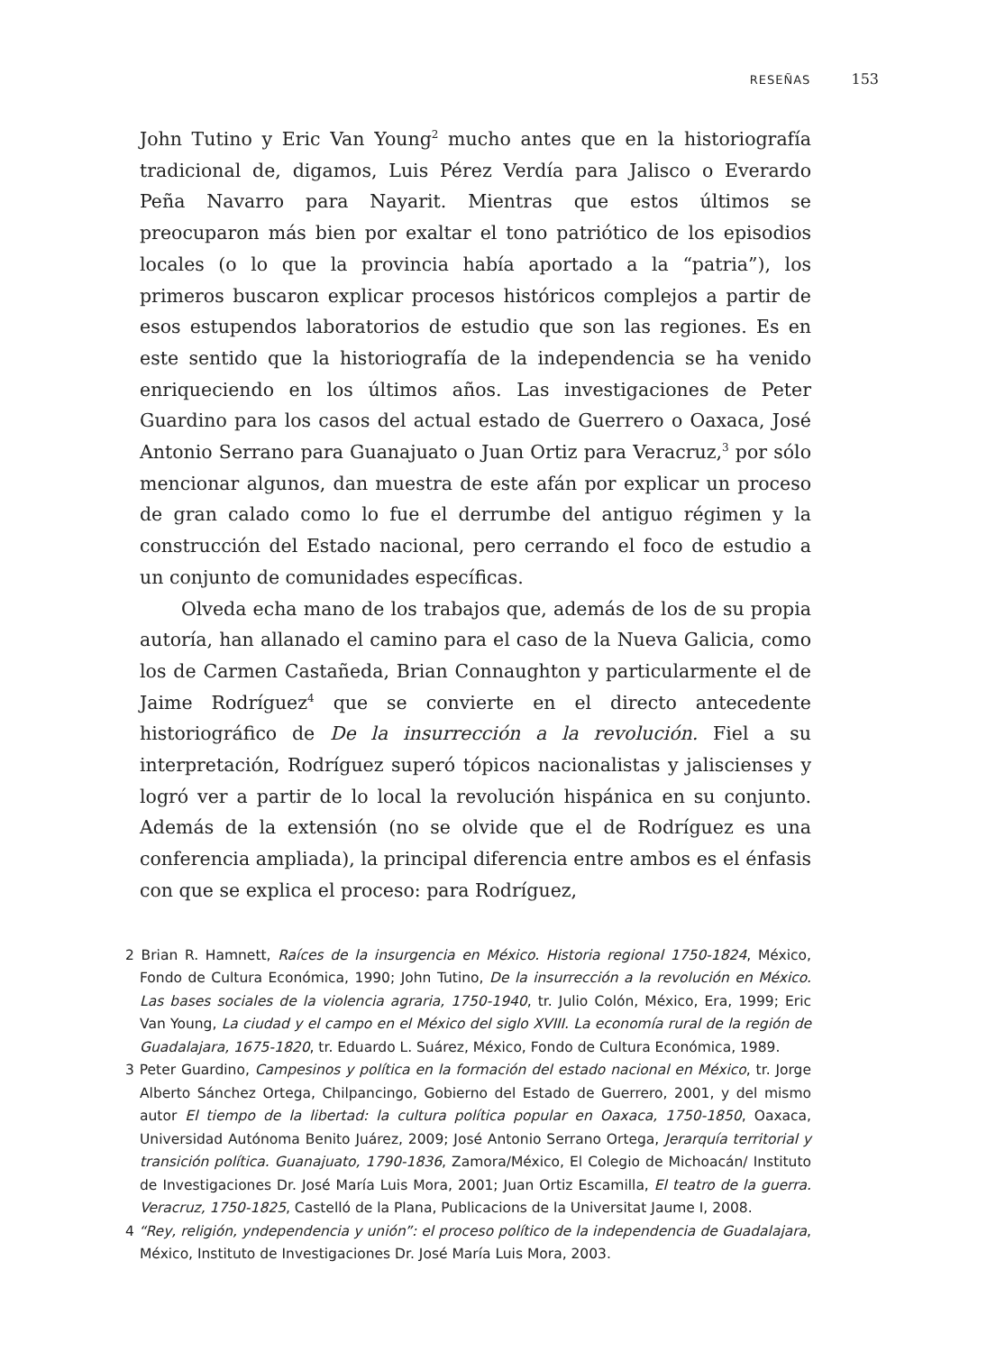RESEÑAS 153
John Tutino y Eric Van Young<sup>2</sup> mucho antes que en la historiografía tradicional de, digamos, Luis Pérez Verdía para Jalisco o Everardo Peña Navarro para Nayarit. Mientras que estos últimos se preocuparon más bien por exaltar el tono patriótico de los episodios locales (o lo que la provincia había aportado a la “patria”), los primeros buscaron explicar procesos históricos complejos a partir de esos estupendos laboratorios de estudio que son las regiones. Es en este sentido que la historiografía de la independencia se ha venido enriqueciendo en los últimos años. Las investigaciones de Peter Guardino para los casos del actual estado de Guerrero o Oaxaca, José Antonio Serrano para Guanajuato o Juan Ortiz para Veracruz,<sup>3</sup> por sólo mencionar algunos, dan muestra de este afán por explicar un proceso de gran calado como lo fue el derrumbe del antiguo régimen y la construcción del Estado nacional, pero cerrando el foco de estudio a un conjunto de comunidades específicas.
Olveda echa mano de los trabajos que, además de los de su propia autoría, han allanado el camino para el caso de la Nueva Galicia, como los de Carmen Castañeda, Brian Connaughton y particularmente el de Jaime Rodríguez<sup>4</sup> que se convierte en el directo antecedente historiográfico de De la insurrección a la revolución. Fiel a su interpretación, Rodríguez superó tópicos nacionalistas y jaliscienses y logró ver a partir de lo local la revolución hispánica en su conjunto. Además de la extensión (no se olvide que el de Rodríguez es una conferencia ampliada), la principal diferencia entre ambos es el énfasis con que se explica el proceso: para Rodríguez,
2 Brian R. Hamnett, Raíces de la insurgencia en México. Historia regional 1750-1824, México, Fondo de Cultura Económica, 1990; John Tutino, De la insurrección a la revolución en México. Las bases sociales de la violencia agraria, 1750-1940, tr. Julio Colón, México, Era, 1999; Eric Van Young, La ciudad y el campo en el México del siglo XVIII. La economía rural de la región de Guadalajara, 1675-1820, tr. Eduardo L. Suárez, México, Fondo de Cultura Económica, 1989.
3 Peter Guardino, Campesinos y política en la formación del estado nacional en México, tr. Jorge Alberto Sánchez Ortega, Chilpancingo, Gobierno del Estado de Guerrero, 2001, y del mismo autor El tiempo de la libertad: la cultura política popular en Oaxaca, 1750-1850, Oaxaca, Universidad Autónoma Benito Juárez, 2009; José Antonio Serrano Ortega, Jerarquía territorial y transición política. Guanajuato, 1790-1836, Zamora/México, El Colegio de Michoacán/ Instituto de Investigaciones Dr. José María Luis Mora, 2001; Juan Ortiz Escamilla, El teatro de la guerra. Veracruz, 1750-1825, Castelló de la Plana, Publicacions de la Universitat Jaume I, 2008.
4 “Rey, religión, yndependencia y unión”: el proceso político de la independencia de Guadalajara, México, Instituto de Investigaciones Dr. José María Luis Mora, 2003.